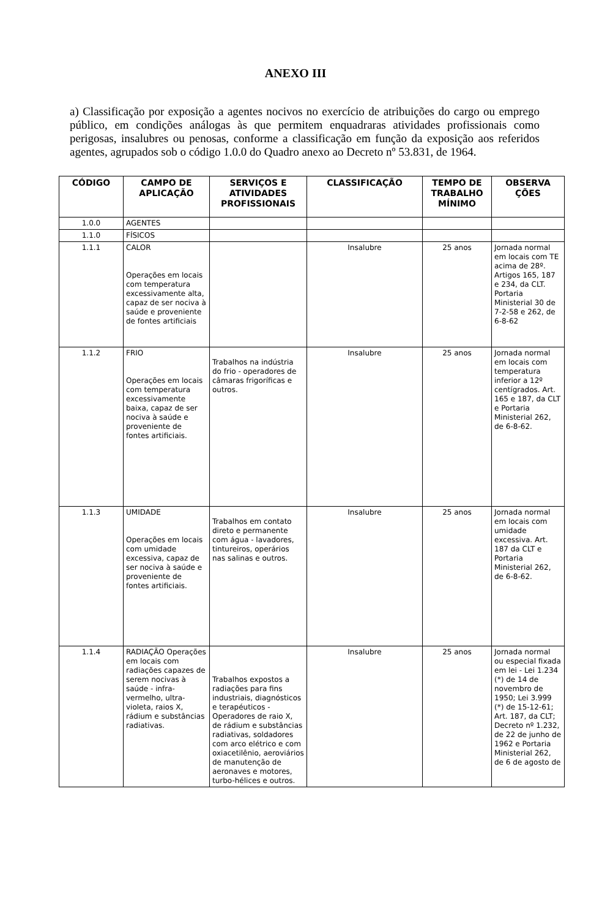ANEXO III
a) Classificação por exposição a agentes nocivos no exercício de atribuições do cargo ou emprego público, em condições análogas às que permitem enquadraras atividades profissionais como perigosas, insalubres ou penosas, conforme a classificação em função da exposição aos referidos agentes, agrupados sob o código 1.0.0 do Quadro anexo ao Decreto nº 53.831, de 1964.
| CÓDIGO | CAMPO DE APLICAÇÃO | SERVIÇOS E ATIVIDADES PROFISSIONAIS | CLASSIFICAÇÃO | TEMPO DE TRABALHO MÍNIMO | OBSERVA ÇÕES |
| --- | --- | --- | --- | --- | --- |
| 1.0.0 | AGENTES | | | | |
| 1.1.0 | FÍSICOS | | | | |
| 1.1.1 | CALOR Operações em locais com temperatura excessivamente alta, capaz de ser nociva à saúde e proveniente de fontes artificiais | | Insalubre | 25 anos | Jornada normal em locais com TE acima de 28º. Artigos 165, 187 e 234, da CLT. Portaria Ministerial 30 de 7-2-58 e 262, de 6-8-62 |
| 1.1.2 | FRIO Operações em locais com temperatura excessivamente baixa, capaz de ser nociva à saúde e proveniente de fontes artificiais. | Trabalhos na indústria do frio - operadores de câmaras frigoríficas e outros. | Insalubre | 25 anos | Jornada normal em locais com temperatura inferior a 12º centígrados. Art. 165 e 187, da CLT e Portaria Ministerial 262, de 6-8-62. |
| 1.1.3 | UMIDADE Operações em locais com umidade excessiva, capaz de ser nociva à saúde e proveniente de fontes artificiais. | Trabalhos em contato direto e permanente com água - lavadores, tintureiros, operários nas salinas e outros. | Insalubre | 25 anos | Jornada normal em locais com umidade excessiva. Art. 187 da CLT e Portaria Ministerial 262, de 6-8-62. |
| 1.1.4 | RADIAÇÃO Operações em locais com radiações capazes de serem nocivas à saúde - infra-vermelho, ultra-violeta, raios X, rádium e substâncias radiativas. | Trabalhos expostos a radiações para fins industriais, diagnósticos e terapéuticos - Operadores de raio X, de rádium e substâncias radiativas, soldadores com arco elétrico e com oxiacetilênio, aeroviários de manutenção de aeronaves e motores, turbo-hélices e outros. | Insalubre | 25 anos | Jornada normal ou especial fixada em lei - Lei 1.234 (*) de 14 de novembro de 1950; Lei 3.999 (*) de 15-12-61; Art. 187, da CLT; Decreto nº 1.232, de 22 de junho de 1962 e Portaria Ministerial 262, de 6 de agosto de |